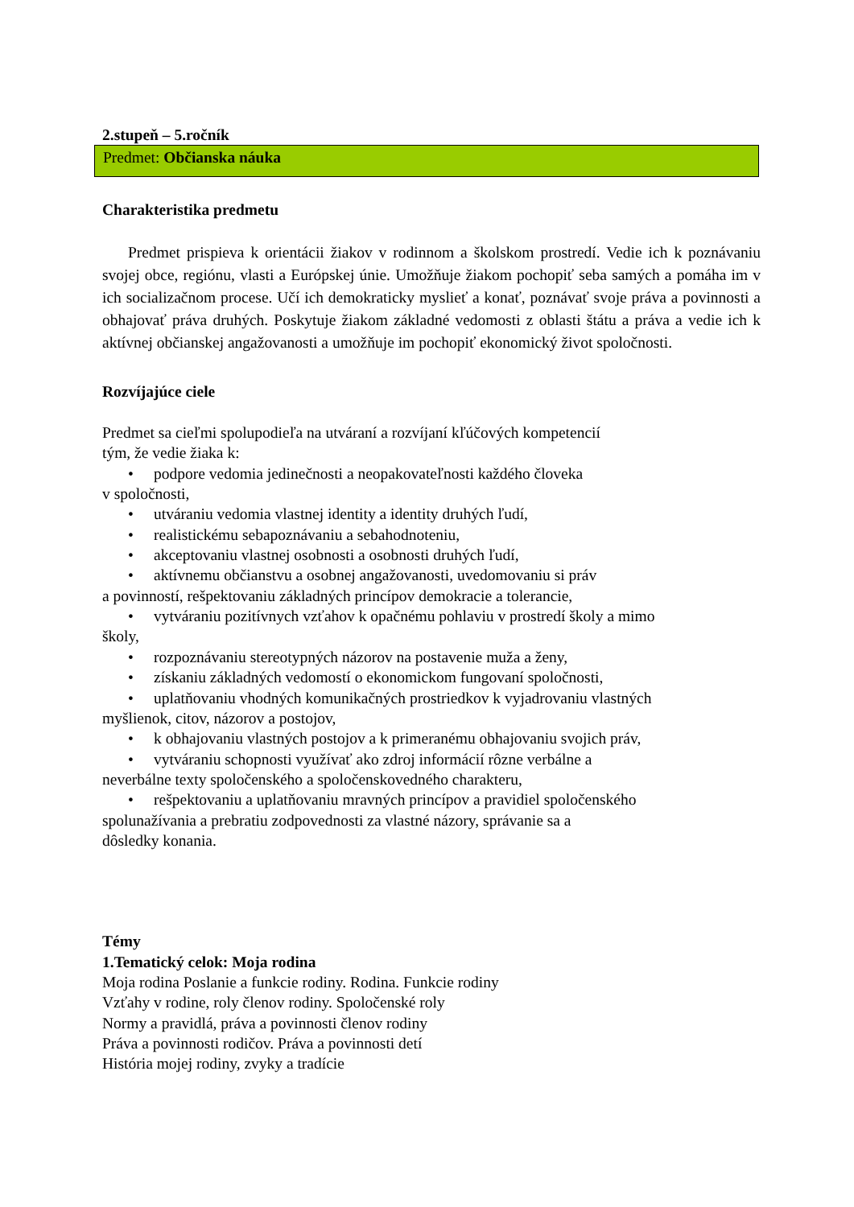2.stupeň – 5.ročník
Predmet: Občianska náuka
Charakteristika predmetu
Predmet prispieva k orientácii žiakov v rodinnom a školskom prostredí. Vedie ich k poznávaniu svojej obce, regiónu, vlasti a Európskej únie. Umožňuje žiakom pochopiť seba samých a pomáha im v ich socializačnom procese. Učí ich demokraticky myslieť a konať, poznávať svoje práva a povinnosti a obhajovať práva druhých. Poskytuje žiakom základné vedomosti z oblasti štátu a práva a vedie ich k aktívnej občianskej angažovanosti a umožňuje im pochopiť ekonomický život spoločnosti.
Rozvíjajúce ciele
Predmet sa cieľmi spolupodieľa na utváraní a rozvíjaní kľúčových kompetencií
tým, že vedie žiaka k:
• podpore vedomia jedinečnosti a neopakovateľnosti každého človeka
v spoločnosti,
• utváraniu vedomia vlastnej identity a identity druhých ľudí,
• realistickému sebapoznávaniu a sebahodnoteniu,
• akceptovaniu vlastnej osobnosti a osobnosti druhých ľudí,
• aktívnemu občianstvu a osobnej angažovanosti, uvedomovaniu si práv
a povinností, rešpektovaniu základných princípov demokracie a tolerancie,
• vytváraniu pozitívnych vzťahov k opačnému pohlaviu v prostredí školy a mimo
školy,
• rozpoznávaniu stereotypných názorov na postavenie muža a ženy,
• získaniu základných vedomostí o ekonomickom fungovaní spoločnosti,
• uplatňovaniu vhodných komunikačných prostriedkov k vyjadrovaniu vlastných
myšlienok, citov, názorov a postojov,
• k obhajovaniu vlastných postojov a k primeranému obhajovaniu svojich práv,
• vytváraniu schopnosti využívať ako zdroj informácií rôzne verbálne a
neverbálne texty spoločenského a spoločenskovedného charakteru,
• rešpektovaniu a uplatňovaniu mravných princípov a pravidiel spoločenského
spolunažívania a prebratiu zodpovednosti za vlastné názory, správanie sa a
dôsledky konania.
Témy
1.Tematický celok: Moja rodina
Moja rodina Poslanie a funkcie rodiny. Rodina. Funkcie rodiny
Vzťahy v rodine, roly členov rodiny. Spoločenské roly
Normy a pravidlá, práva a povinnosti členov rodiny
Práva a povinnosti rodičov. Práva a povinnosti detí
História mojej rodiny, zvyky a tradície